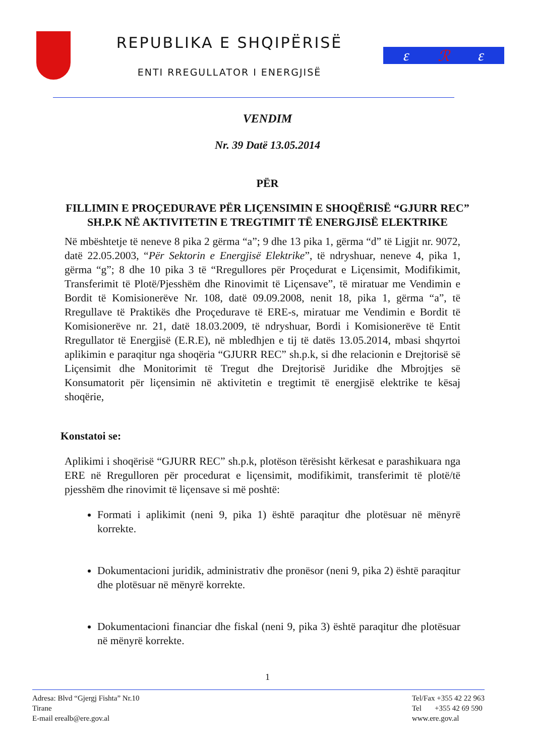REPUBLIKA E SHQIPËRISË
ENTI RREGULLATOR I ENERGJISË
ɛ ℛ ɛ
VENDIM
Nr. 39 Datë 13.05.2014
PËR
FILLIMIN E PROÇEDURAVE PËR LIÇENSIMIN E SHOQËRISË “GJURR REC” SH.P.K NË AKTIVITETIN E TREGTIMIT TË ENERGJISË ELEKTRIKE
Në mbështetje të neneve 8 pika 2 gërma “a”; 9 dhe 13 pika 1, gërma “d” të Ligjit nr. 9072, datë 22.05.2003, “Për Sektorin e Energjisë Elektrike”, të ndryshuar, neneve 4, pika 1, gërma “g”; 8 dhe 10 pika 3 të “Rregullores për Proçedurat e Liçensimit, Modifikimit, Transferimit të Plotë/Pjesshëm dhe Rinovimit të Liçensave”, të miratuar me Vendimin e Bordit të Komisionerëve Nr. 108, datë 09.09.2008, nenit 18, pika 1, gërma “a”, të Rregullave të Praktikës dhe Proçedurave të ERE-s, miratuar me Vendimin e Bordit të Komisionerëve nr. 21, datë 18.03.2009, të ndryshuar, Bordi i Komisionerëve të Entit Rregullator të Energjisë (E.R.E), në mbledhjen e tij të datës 13.05.2014, mbasi shqyrtoi aplikimin e paraqitur nga shoqëria “GJURR REC” sh.p.k, si dhe relacionin e Drejtorisë së Liçensimit dhe Monitorimit të Tregut dhe Drejtorisë Juridike dhe Mbrojtjes së Konsumatorit për liçensimin në aktivitetin e tregtimit të energjisë elektrike te kësaj shoqërie,
Konstatoi se:
Aplikimi i shoqërisë “GJURR REC” sh.p.k, plotëson tërësisht kërkesat e parashikuara nga ERE në Rregulloren për procedurat e liçensimit, modifikimit, transferimit të plotë/të pjesshëm dhe rinovimit të liçensave si më poshtë:
Formati i aplikimit (neni 9, pika 1) është paraqitur dhe plotësuar në mënyrë korrekte.
Dokumentacioni juridik, administrativ dhe pronësor (neni 9, pika 2) është paraqitur dhe plotësuar në mënyrë korrekte.
Dokumentacioni financiar dhe fiskal (neni 9, pika 3) është paraqitur dhe plotësuar në mënyrë korrekte.
1
Adresa: Blvd “Gjergj Fishta” Nr.10
Tirane
E-mail erealb@ere.gov.al
Tel/Fax +355 42 22 963
Tel +355 42 69 590
www.ere.gov.al